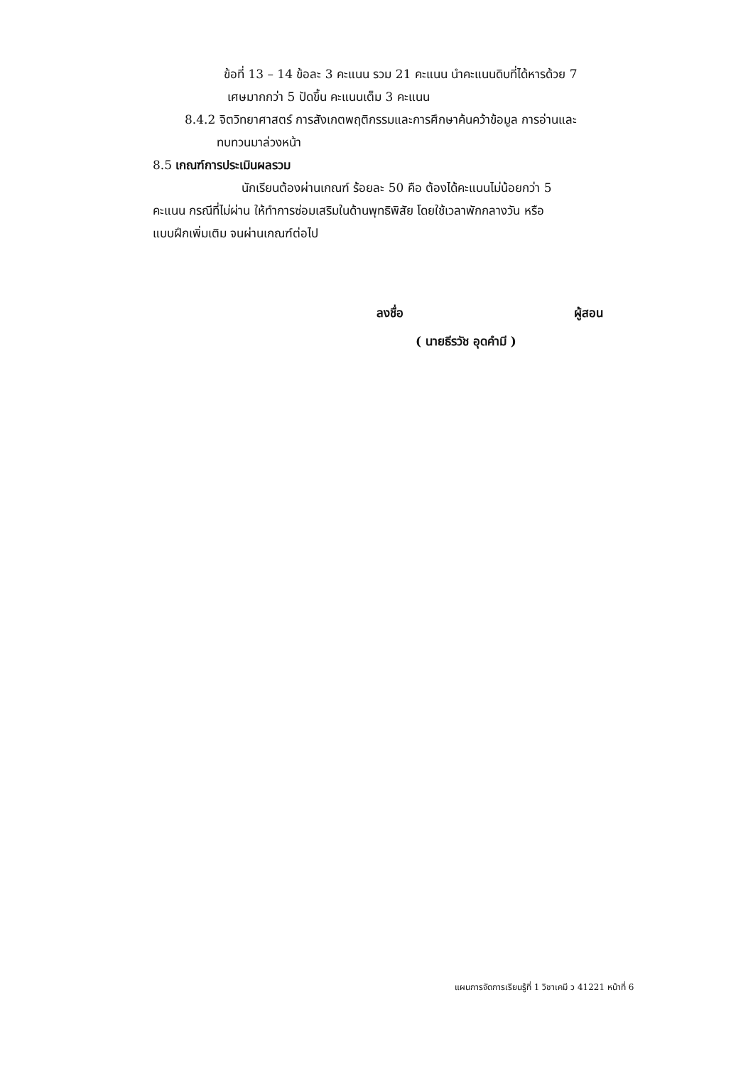ข้อที่ 13 – 14 ข้อละ 3 คะแนน รวม 21 คะแนน นำคะแนนดิบที่ได้หารด้วย 7
เศษมากกว่า 5 ปัดขึ้น คะแนนเต็ม 3 คะแนน
8.4.2 จิตวิทยาศาสตร์ การสังเกตพฤติกรรมและการศึกษาค้นคว้าข้อมูล การอ่านและ
ทบทวนมาล่วงหน้า
8.5 เกณฑ์การประเมินผลรวม
นักเรียนต้องผ่านเกณฑ์ ร้อยละ 50 คือ ต้องได้คะแนนไม่น้อยกว่า 5
คะแนน กรณีที่ไม่ผ่าน ให้ทำการซ่อมเสริมในด้านพุทธิพิสัย โดยใช้เวลาพักกลางวัน หรือ
แบบฝึกเพิ่มเติม จนผ่านเกณฑ์ต่อไป
ลงชื่อ ผู้สอน
( นายธีรวัช อุดคำมี )
แผนการจัดการเรียนรู้ที่ 1 วิชาเคมี ว 41221 หน้าที่ 6